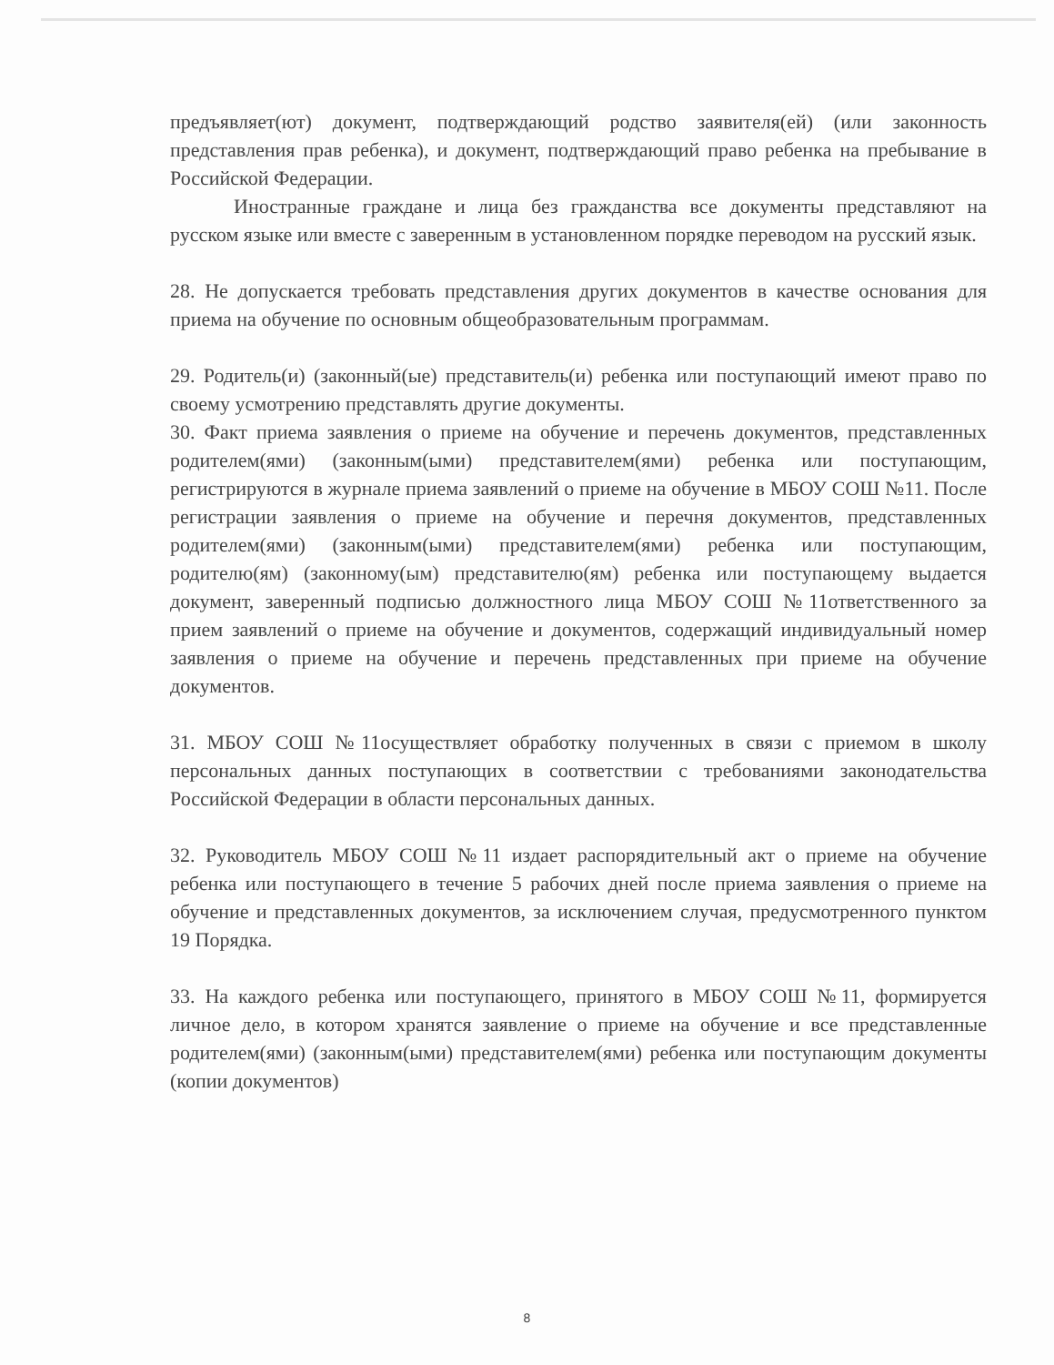предъявляет(ют) документ, подтверждающий родство заявителя(ей) (или законность представления прав ребенка), и документ, подтверждающий право ребенка на пребывание в Российской Федерации.
Иностранные граждане и лица без гражданства все документы представляют на русском языке или вместе с заверенным в установленном порядке переводом на русский язык.
28. Не допускается требовать представления других документов в качестве основания для приема на обучение по основным общеобразовательным программам.
29. Родитель(и) (законный(ые) представитель(и) ребенка или поступающий имеют право по своему усмотрению представлять другие документы.
30. Факт приема заявления о приеме на обучение и перечень документов, представленных родителем(ями) (законным(ыми) представителем(ями) ребенка или поступающим, регистрируются в журнале приема заявлений о приеме на обучение в МБОУ СОШ №11. После регистрации заявления о приеме на обучение и перечня документов, представленных родителем(ями) (законным(ыми) представителем(ями) ребенка или поступающим, родителю(ям) (законному(ым) представителю(ям) ребенка или поступающему выдается документ, заверенный подписью должностного лица МБОУ СОШ №11ответственного за прием заявлений о приеме на обучение и документов, содержащий индивидуальный номер заявления о приеме на обучение и перечень представленных при приеме на обучение документов.
31. МБОУ СОШ №11осуществляет обработку полученных в связи с приемом в школу персональных данных поступающих в соответствии с требованиями законодательства Российской Федерации в области персональных данных.
32. Руководитель МБОУ СОШ №11 издает распорядительный акт о приеме на обучение ребенка или поступающего в течение 5 рабочих дней после приема заявления о приеме на обучение и представленных документов, за исключением случая, предусмотренного пунктом 19 Порядка.
33. На каждого ребенка или поступающего, принятого в МБОУ СОШ №11, формируется личное дело, в котором хранятся заявление о приеме на обучение и все представленные родителем(ями) (законным(ыми) представителем(ями) ребенка или поступающим документы (копии документов)
8